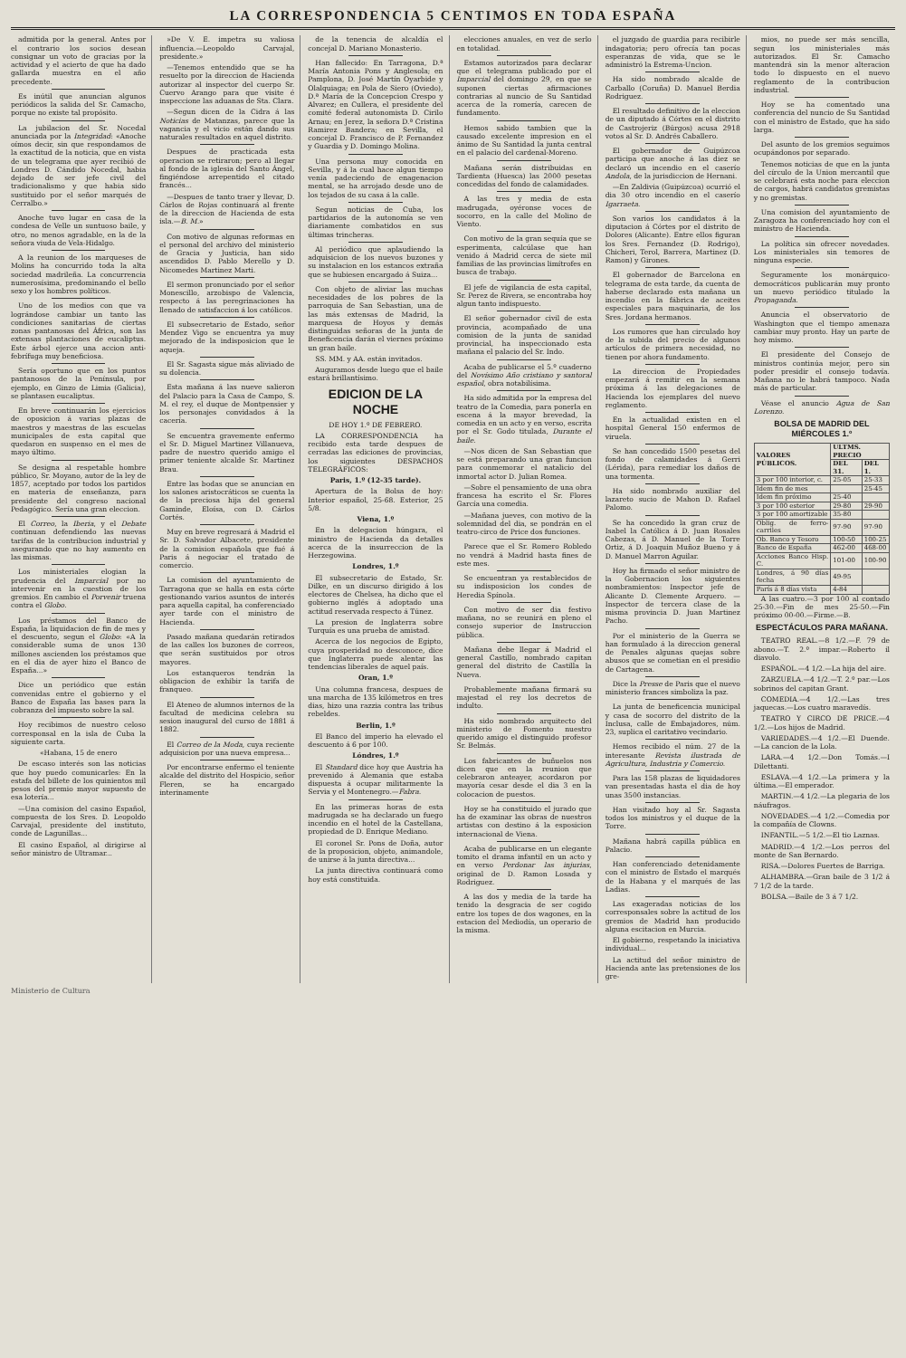LA CORRESPONDENCIA 5 CENTIMOS EN TODA ESPAÑA
admitida por la general. Antes por el contrario los socios desean consignar un voto de gracias por la actividad y el acierto de que ha dado gallarda muestra en el año precedente.
Es inútil que anuncian algunos periódicos la salida del Sr. Camacho, porque no existe tal propósito.
La jubilacion del Sr. Nocedal anunciada por la Integridad: «Anoche oímos decir, sin que respondamos de la exactitud de la noticia, que en vista de un telegrama que ayer recibió de Londres D. Cándido Nocedal, habia dejado de ser jefe civil del tradicionalismo y que habia sido sustituido por el señor marqués de Cerralbo.»
Anoche tuvo lugar en casa de la condesa de Velle un suntuoso baile, y otro, no menos agradable, en la de la señora viuda de Vela-Hidalgo.
A la reunion de los marqueses de Molins ha concurrido toda la alta sociedad madrileña. La concurrencia numerosísima, predominando el bello sexo y los hombres políticos.
Uno de los medios con que va lográndose cambiar un tanto las condiciones sanitarias de ciertas zonas pantanosas del África, son las extensas plantaciones de eucaliptus. Este árbol ejerce una accion anti-febrífuga muy beneficiosa.
Sería oportuno que en los puntos pantanosos de la Península, por ejemplo, en Ginzo de Limia (Galicia), se plantasen eucaliptus.
En breve continuarán los ejercicios de oposicion á varias plazas de maestros y maestras de las escuelas municipales de esta capital que quedaron en suspenso en el mes de mayo último.
Se designa al respetable hombre público, Sr. Moyano, autor de la ley de 1857, aceptado por todos los partidos en materia de enseñanza, para presidente del congreso nacional Pedagógico. Sería una gran eleccion.
El Correo, la Iberia, y el Debate continuan defendiendo las nuevas tarifas de la contribucion industrial y asegurando que no hay aumento en las mismas.
Los ministeriales elogian la prudencia del Imparcial por no intervenir en la cuestion de los gremios. En cambio el Porvenir truena contra el Globo.
Los préstamos del Banco de España, la liquidacion de fin de mes y el descuento, segun el Globo: «A la considerable suma de unos 130 millones ascienden los préstamos que en el dia de ayer hizo el Banco de España...»
Dice un periódico que están convenidas entre el gobierno y el Banco de España las bases para la cobranza del impuesto sobre la sal.
Hoy recibimos de nuestro celoso corresponsal en la isla de Cuba la siguiente carta.
«Habana, 15 de enero
De escaso interés son las noticias que hoy puedo comunicarles: En la estafa del billete de los quinientos mil pesos del premio mayor supuesto de esa lotería...
—Una comision del casino Español, compuesta de los Sres. D. Leopoldo Carvajal, presidente del instituto, conde de Lagunillas...
El casino Español, al dirigirse al señor ministro de Ultramar...
»De V. E. impetra su valiosa influencia.—Leopoldo Carvajal, presidente.»
—Tenemos entendido que se ha resuelto por la direccion de Hacienda autorizar al inspector del cuerpo Sr. Cuervo Arango para que visite é inspeccione las aduanas de Sta. Clara.
—Segun dicen de la Cidra á las Noticias de Matanzas, parece que la vagancia y el vicio están dando sus naturales resultados en aquel distrito.
Despues de practicada esta operacion se retiraron; pero al llegar al fondo de la iglesia del Santo Ángel, fingiéndose arrepentido el citado francés...
—Despues de tanto traer y llevar, D. Cárlos de Rojas continuará al frente de la direccion de Hacienda de esta isla.—B. M.»
Con motivo de algunas reformas en el personal del archivo del ministerio de Gracia y Justicia, han sido ascendidos D. Pablo Merello y D. Nicomedes Martinez Marti.
El sermon pronunciado por el señor Monescillo, arzobispo de Valencia, respecto á las peregrinaciones ha llenado de satisfaccion á los católicos.
El subsecretario de Estado, señor Mendez Vigo se encuentra ya muy mejorado de la indisposicion que le aqueja.
El Sr. Sagasta sigue más aliviado de su dolencia.
Esta mañana á las nueve salieron del Palacio para la Casa de Campo, S. M. el rey, el duque de Montpensier y los personajes convidados á la cacería.
Se encuentra gravemente enfermo el Sr. D. Miguel Martinez Villanueva, padre de nuestro querido amigo el primer teniente alcalde Sr. Martinez Brau.
Entre las bodas que se anuncian en los salones aristocráticos se cuenta la de la preciosa hija del general Gaminde, Eloísa, con D. Cárlos Cortés.
Muy en breve regresará á Madrid el Sr. D. Salvador Albacete, presidente de la comision española que fué á Paris á negociar el tratado de comercio.
La comision del ayuntamiento de Tarragona que se halla en esta córte gestionando varios asuntos de interés para aquella capital, ha conferenciado ayer tarde con el ministro de Hacienda.
Pasado mañana quedarán retirados de las calles los buzones de correos, que serán sustituidos por otros mayores.
Los estanqueros tendrán la obligacion de exhibir la tarifa de franqueo.
El Ateneo de alumnos internos de la facultad de medicina celebra su sesion inaugural del curso de 1881 á 1882.
El Correo de la Moda, cuya reciente adquisicion por una nueva empresa...
Por encontrarse enfermo el teniente alcalde del distrito del Hospicio, señor Fleren, se ha encargado interinamente
de la tenencia de alcaldía el concejal D. Mariano Monasterio.
Han fallecido: En Tarragona, D.ª María Antonia Pons y Anglesola; en Pamplona, D. José Martín Oyarbide y Olalquiaga; en Pola de Siero (Oviedo), D.ª María de la Concepcion Crespo y Alvarez; en Cullera, el presidente del comité federal autonomista D. Cirilo Arnau; en Jerez, la señora D.ª Cristina Ramirez Bandera; en Sevilla, el concejal D. Francisco de P. Fernandez y Guardia y D. Domingo Molina.
Una persona muy conocida en Sevilla, y á la cual hace algun tiempo venía padeciendo de enagenacion mental, se ha arrojado desde uno de los tejados de su casa á la calle.
Segun noticias de Cuba, los partidarios de la autonomía se ven diariamente combatidos en sus últimas trincheras.
Al periódico que aplaudiendo la adquisicion de los nuevos buzones y su instalacion en los estancos extraña que se hubiesen encargado á Suiza...
Con objeto de aliviar las muchas necesidades de los pobres de la parroquia de San Sebastian, una de las más extensas de Madrid, la marquesa de Hoyos y demás distinguidas señoras de la junta de Beneficencia darán el viernes próximo un gran baile.
SS. MM. y AA. están invitados.
Auguramos desde luego que el baile estará brillantísimo.
EDICION DE LA NOCHE
DE HOY 1.º DE FEBRERO.
LA CORRESPONDENCIA ha recibido esta tarde despues de cerradas las ediciones de provincias, los siguientes DESPACHOS TELEGRÁFICOS:
Paris, 1.º (12-35 tarde).
Apertura de la Bolsa de hoy: Interior español, 25-68. Esterior, 25 5/8.
Viena, 1.º
En la delegacion húngara, el ministro de Hacienda da detalles acerca de la insurreccion de la Herzegowina.
Londres, 1.º
El subsecretario de Estado, Sr. Dilke, en un discurso dirigido á los electores de Chelsea, ha dicho que el gobierno inglés á adoptado una actitud reservada respecto á Túnez.
La presion de Inglaterra sobre Turquía es una prueba de amistad.
Acerca de los negocios de Egipto, cuya prosperidad no desconoce, dice que Inglaterra puede alentar las tendencias liberales de aquel país.
Oran, 1.º
Una columna francesa, despues de una marcha de 135 kilómetros en tres dias, hizo una razzia contra las tribus rebeldes.
Berlin, 1.º
El Banco del imperio ha elevado el descuento á 6 por 100.
Lóndres, 1.º
El Standard dice hoy que Austria ha prevenido á Alemania que estaba dispuesta á ocupar militarmente la Servia y el Montenegro.—Fabra.
En las primeras horas de esta madrugada se ha declarado un fuego incendio en el hotel de la Castellana, propiedad de D. Enrique Mediano.
El coronel Sr. Pons de Doña, autor de la proposicion, objeto, animandole, de unirse á la junta directiva...
La junta directiva continuará como hoy está constituida.
elecciones anuales, en vez de serlo en totalidad.
Estamos autorizados para declarar que el telegrama publicado por el Imparcial del domingo 29, en que se suponen ciertas afirmaciones contrarias al nuncio de Su Santidad acerca de la romería, carecen de fundamento.
Hemos sabido tambien que la causado excelente impresion en el ánimo de Su Santidad la junta central en el palacio del cardenal-Moreno.
Mañana serán distribuidas en Tardienta (Huesca) las 2000 pesetas concedidas del fondo de calamidades.
A las tres y media de esta madrugada, oyéronse voces de socorro, en la calle del Molino de Viento.
Con motivo de la gran sequía que se esperimenta, calcúlase que han venido á Madrid cerca de siete mil familias de las provincias limítrofes en busca de trabajo.
El jefe de vigilancia de esta capital, Sr. Perez de Rivera, se encontraba hoy algun tanto indispuesto.
El señor gobernador civil de esta provincia, acompañado de una comision de la junta de sanidad provincial, ha inspeccionado esta mañana el palacio del Sr. Indo.
Acaba de publicarse el 5.º cuaderno del Novísimo Año cristiano y santoral español, obra notabilísima.
Ha sido admitida por la empresa del teatro de la Comedia, para ponerla en escena á la mayor brevedad, la comedia en un acto y en verso, escrita por el Sr. Godo titulada, Durante el baile.
—Nos dicen de San Sebastian que se está preparando una gran funcion para conmemorar el natalicio del inmortal actor D. Julian Romea.
—Sobre el pensamiento de una obra francesa ha escrito el Sr. Flores García una comedia.
—Mañana jueves, con motivo de la solemnidad del dia, se pondrán en el teatro-circo de Price dos funciones.
Parece que el Sr. Romero Robledo no vendrá á Madrid hasta fines de este mes.
Se encuentran ya restablecidos de su indisposicion los condes de Heredia Spínola.
Con motivo de ser dia festivo mañana, no se reunirá en pleno el consejo superior de Instruccion pública.
Mañana debe llegar á Madrid el general Castillo, nombrado capitan general del distrito de Castilla la Nueva.
Probablemente mañana firmará su majestad el rey los decretos de indulto.
Ha sido nombrado arquitecto del ministerio de Fomento nuestro querido amigo el distinguido profesor Sr. Belmás.
Los fabricantes de buñuelos nos dicen que en la reunion que celebraron anteayer, acordaron por mayoría cesar desde el dia 3 en la colocacion de puestos.
Hoy se ha constituido el jurado que ha de examinar las obras de nuestros artistas con destino á la esposicion internacional de Viena.
Acaba de publicarse en un elegante tomito el drama infantil en un acto y en verso Perdonar las injurias, original de D. Ramon Losada y Rodriguez.
A las dos y media de la tarde ha tenido la desgracia de ser cogido entre los topes de dos wagones, en la estacion del Mediodía, un operario de la misma.
el juzgado de guardia para recibirle indagatoria; pero ofrecía tan pocas esperanzas de vida, que se le administró la Estrema-Uncion.
Ha sido nombrado alcalde de Carballo (Coruña) D. Manuel Berdia Rodriguez.
El resultado definitivo de la eleccion de un diputado á Córtes en el distrito de Castrojeriz (Búrgos) acusa 2918 votos al Sr. D. Andrés Caballero.
El gobernador de Guipúzcoa participa que anoche á las diez se declaró un incendio en el caserío Andola, de la jurisdiccion de Hernani.
—En Zaldivia (Guipúzcoa) ocurrió el dia 30 otro incendio en el caserío Igarraeta.
Son varios los candidatos á la diputacion á Córtes por el distrito de Dolores (Alicante). Entre ellos figuran los Sres. Fernandez (D. Rodrigo), Chicheri, Terol, Barrera, Martinez (D. Ramon) y Girones.
El gobernador de Barcelona en telegrama de esta tarde, da cuenta de haberse declarado esta mañana un incendio en la fábrica de aceites especiales para maquinaria, de los Sres. Jordana hermanos.
Los rumores que han circulado hoy de la subida del precio de algunos artículos de primera necesidad, no tienen por ahora fundamento.
La direccion de Propiedades empezará á remitir en la semana próxima á las delegaciones de Hacienda los ejemplares del nuevo reglamento.
En la actualidad existen en el hospital General 150 enfermos de viruela.
Se han concedido 1500 pesetas del fondo de calamidades á Gerri (Lérida), para remediar los daños de una tormenta.
Ha sido nombrado auxiliar del lazareto sucio de Mahon D. Rafael Palomo.
Se ha concedido la gran cruz de Isabel la Católica á D. Juan Rosales Cabezas, á D. Manuel de la Torre Ortiz, á D. Joaquin Muñoz Bueno y á D. Manuel Marron Aguilar.
Hoy ha firmado el señor ministro de la Gobernacion los siguientes nombramientos: Inspector jefe de Alicante D. Clemente Arquero. —Inspector de tercera clase de la misma provincia D. Juan Martinez Pacho.
Por el ministerio de la Guerra se han formulado á la direccion general de Penales algunas quejas sobre abusos que se cometian en el presidio de Cartagena.
Dice la Presse de Paris que el nuevo ministerio frances simboliza la paz.
La junta de beneficencia municipal y casa de socorro del distrito de la Inclusa, calle de Embajadores, núm. 23, suplica el caritativo vecindario.
Hemos recibido el núm. 27 de la interesante Revista ilustrada de Agricultura, Industria y Comercio.
Para las 158 plazas de liquidadores van presentadas hasta el dia de hoy unas 3500 instancias.
Han visitado hoy al Sr. Sagasta todos los ministros y el duque de la Torre.
Mañana habrá capilla pública en Palacio.
Han conferenciado detenidamente con el ministro de Estado el marqués de la Habana y el marqués de las Ladias.
Las exageradas noticias de los corresponsales sobre la actitud de los gremios de Madrid han producido alguna escitacion en Murcia.
El gobierno, respetando la iniciativa individual...
La actitud del señor ministro de Hacienda ante las pretensiones de los gre-
mios, no puede ser más sencilla, segun los ministeriales más autorizados. El Sr. Camacho mantendrá sin la menor alteracion todo lo dispuesto en el nuevo reglamento de la contribucion industrial.
Hoy se ha comentado una conferencia del nuncio de Su Santidad con el ministro de Estado, que ha sido larga.
Del asunto de los gremios seguimos ocupándonos por separado.
Tenemos noticias de que en la junta del círculo de la Union mercantil que se celebrará esta noche para eleccion de cargos, habrá candidatos gremistas y no gremistas.
Una comision del ayuntamiento de Zaragoza ha conferenciado hoy con el ministro de Hacienda.
La política sin ofrecer novedades. Los ministeriales sin temores de ninguna especie.
Seguramente los monárquico-democráticos publicarán muy pronto un nuevo periódico titulado la Propaganda.
Anuncia el observatorio de Washington que el tiempo amenaza cambiar muy pronto. Hay un parte de hoy mismo.
El presidente del Consejo de ministros continúa mejor, pero sin poder presidir el consejo todavía. Mañana no le habrá tampoco. Nada más de particular.
Véase el anuncio Agua de San Lorenzo.
BOLSA DE MADRID DEL MIÉRCOLES 1.º
| VALORES PÚBLICOS. | ULTMS. PRECIO | |
| --- | --- | --- |
| | DEL 31. | DEL 1. |
| 3 por 100 interior, c. | 25-05 | 25-33 |
| Idem fin de mes | | 25-45 |
| Idem fin próximo | 25-40 | |
| 3 por 100 esterior | 29-80 | 29-90 |
| 3 por 100 amortizable | 35-80 | |
| Oblig. de ferro-carriles | 97-90 | 97-90 |
| Ob. Banco y Tesoro | 100-50 | 100-25 |
| Banco de España | 462-00 | 468-00 |
| Acciones Banco Hisp. C. | 101-00 | 100-90 |
| Londres, á 90 días fecha | 49-95 | |
| París á 8 días vista | 4-84 | |
A las cuatro.—3 por 100 al contado 25-30.—Fin de mes 25-50.—Fin próximo 00-00.—Firme.—B.
ESPECTÁCULOS PARA MAÑANA.
TEATRO REAL.—8 1/2.—F. 79 de abono.—T. 2.º impar.—Roberto il diavolo.
ESPAÑOL.—4 1/2.—La hija del aire.
ZARZUELA.—4 1/2.—T. 2.º par.—Los sobrinos del capitan Grant.
COMEDIA.—4 1/2.—Las tres jaquecas.—Los cuatro maravedís.
TEATRO Y CIRCO DE PRICE.—4 1/2.—Los hijos de Madrid.
VARIEDADES.—4 1/2.—El Duende.—La cancion de la Lola.
LARA.—4 1/2.—Don Tomás.—I Dilettanti.
ESLAVA.—4 1/2.—La primera y la última.—El emperador.
MARTIN.—4 1/2.—La plegaria de los náufragos.
NOVEDADES.—4 1/2.—Comedia por la compañía de Clowns.
INFANTIL.—5 1/2.—El tio Laznas.
MADRID.—4 1/2.—Los perros del monte de San Bernardo.
RISA.—Dolores Fuertes de Barriga.
ALHAMBRA.—Gran baile de 3 1/2 á 7 1/2 de la tarde.
BOLSA.—Baile de 3 á 7 1/2.
Ministerio de Cultura